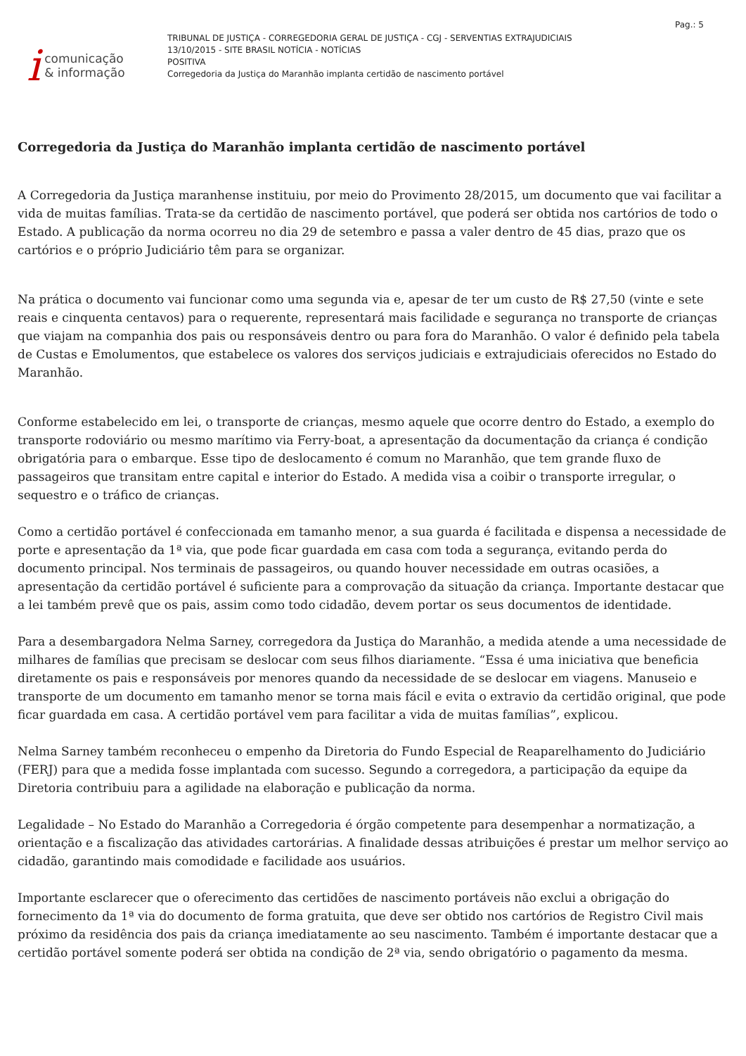icomunicação
& informação
TRIBUNAL DE JUSTIÇA - CORREGEDORIA GERAL DE JUSTIÇA - CGJ - SERVENTIAS EXTRAJUDICIAIS
13/10/2015 - SITE BRASIL NOTÍCIA - NOTÍCIAS
POSITIVA
Corregedoria da Justiça do Maranhão implanta certidão de nascimento portável
Pag.: 5
Corregedoria da Justiça do Maranhão implanta certidão de nascimento portável
A Corregedoria da Justiça maranhense instituiu, por meio do Provimento 28/2015, um documento que vai facilitar a vida de muitas famílias. Trata-se da certidão de nascimento portável, que poderá ser obtida nos cartórios de todo o Estado. A publicação da norma ocorreu no dia 29 de setembro e passa a valer dentro de 45 dias, prazo que os cartórios e o próprio Judiciário têm para se organizar.
Na prática o documento vai funcionar como uma segunda via e, apesar de ter um custo de R$ 27,50 (vinte e sete reais e cinquenta centavos) para o requerente, representará mais facilidade e segurança no transporte de crianças que viajam na companhia dos pais ou responsáveis dentro ou para fora do Maranhão. O valor é definido pela tabela de Custas e Emolumentos, que estabelece os valores dos serviços judiciais e extrajudiciais oferecidos no Estado do Maranhão.
Conforme estabelecido em lei, o transporte de crianças, mesmo aquele que ocorre dentro do Estado, a exemplo do transporte rodoviário ou mesmo marítimo via Ferry-boat, a apresentação da documentação da criança é condição obrigatória para o embarque. Esse tipo de deslocamento é comum no Maranhão, que tem grande fluxo de passageiros que transitam entre capital e interior do Estado. A medida visa a coibir o transporte irregular, o sequestro e o tráfico de crianças.
Como a certidão portável é confeccionada em tamanho menor, a sua guarda é facilitada e dispensa a necessidade de porte e apresentação da 1ª via, que pode ficar guardada em casa com toda a segurança, evitando perda do documento principal. Nos terminais de passageiros, ou quando houver necessidade em outras ocasiões, a apresentação da certidão portável é suficiente para a comprovação da situação da criança. Importante destacar que a lei também prevê que os pais, assim como todo cidadão, devem portar os seus documentos de identidade.
Para a desembargadora Nelma Sarney, corregedora da Justiça do Maranhão, a medida atende a uma necessidade de milhares de famílias que precisam se deslocar com seus filhos diariamente. “Essa é uma iniciativa que beneficia diretamente os pais e responsáveis por menores quando da necessidade de se deslocar em viagens. Manuseio e transporte de um documento em tamanho menor se torna mais fácil e evita o extravio da certidão original, que pode ficar guardada em casa. A certidão portável vem para facilitar a vida de muitas famílias”, explicou.
Nelma Sarney também reconheceu o empenho da Diretoria do Fundo Especial de Reaparelhamento do Judiciário (FERJ) para que a medida fosse implantada com sucesso. Segundo a corregedora, a participação da equipe da Diretoria contribuiu para a agilidade na elaboração e publicação da norma.
Legalidade – No Estado do Maranhão a Corregedoria é órgão competente para desempenhar a normatização, a orientação e a fiscalização das atividades cartorárias. A finalidade dessas atribuições é prestar um melhor serviço ao cidadão, garantindo mais comodidade e facilidade aos usuários.
Importante esclarecer que o oferecimento das certidões de nascimento portáveis não exclui a obrigação do fornecimento da 1ª via do documento de forma gratuita, que deve ser obtido nos cartórios de Registro Civil mais próximo da residência dos pais da criança imediatamente ao seu nascimento. Também é importante destacar que a certidão portável somente poderá ser obtida na condição de 2ª via, sendo obrigatório o pagamento da mesma.